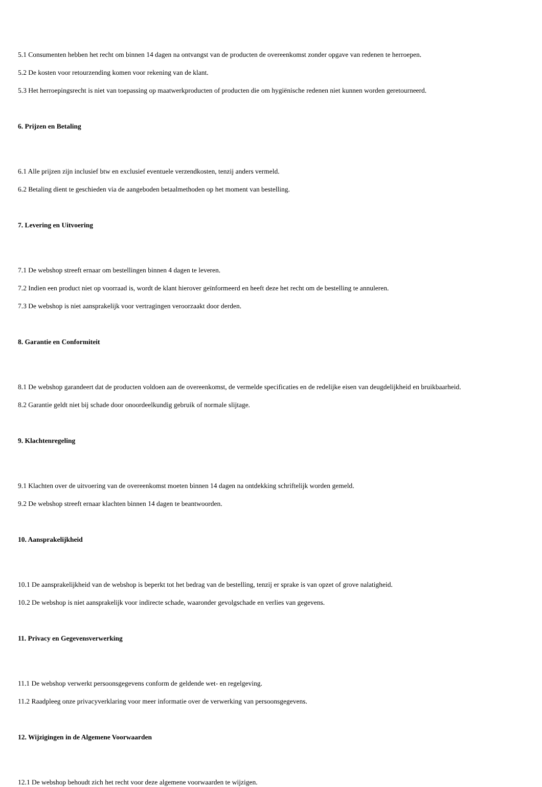5.1 Consumenten hebben het recht om binnen 14 dagen na ontvangst van de producten de overeenkomst zonder opgave van redenen te herroepen.
5.2 De kosten voor retourzending komen voor rekening van de klant.
5.3 Het herroepingsrecht is niet van toepassing op maatwerkproducten of producten die om hygiënische redenen niet kunnen worden geretourneerd.
6. Prijzen en Betaling
6.1 Alle prijzen zijn inclusief btw en exclusief eventuele verzendkosten, tenzij anders vermeld.
6.2 Betaling dient te geschieden via de aangeboden betaalmethoden op het moment van bestelling.
7. Levering en Uitvoering
7.1 De webshop streeft ernaar om bestellingen binnen 4 dagen te leveren.
7.2 Indien een product niet op voorraad is, wordt de klant hierover geïnformeerd en heeft deze het recht om de bestelling te annuleren.
7.3 De webshop is niet aansprakelijk voor vertragingen veroorzaakt door derden.
8. Garantie en Conformiteit
8.1 De webshop garandeert dat de producten voldoen aan de overeenkomst, de vermelde specificaties en de redelijke eisen van deugdelijkheid en bruikbaarheid.
8.2 Garantie geldt niet bij schade door onoordeelkundig gebruik of normale slijtage.
9. Klachtenregeling
9.1 Klachten over de uitvoering van de overeenkomst moeten binnen 14 dagen na ontdekking schriftelijk worden gemeld.
9.2 De webshop streeft ernaar klachten binnen 14 dagen te beantwoorden.
10. Aansprakelijkheid
10.1 De aansprakelijkheid van de webshop is beperkt tot het bedrag van de bestelling, tenzij er sprake is van opzet of grove nalatigheid.
10.2 De webshop is niet aansprakelijk voor indirecte schade, waaronder gevolgschade en verlies van gegevens.
11. Privacy en Gegevensverwerking
11.1 De webshop verwerkt persoonsgegevens conform de geldende wet- en regelgeving.
11.2 Raadpleeg onze privacyverklaring voor meer informatie over de verwerking van persoonsgegevens.
12. Wijzigingen in de Algemene Voorwaarden
12.1 De webshop behoudt zich het recht voor deze algemene voorwaarden te wijzigen.